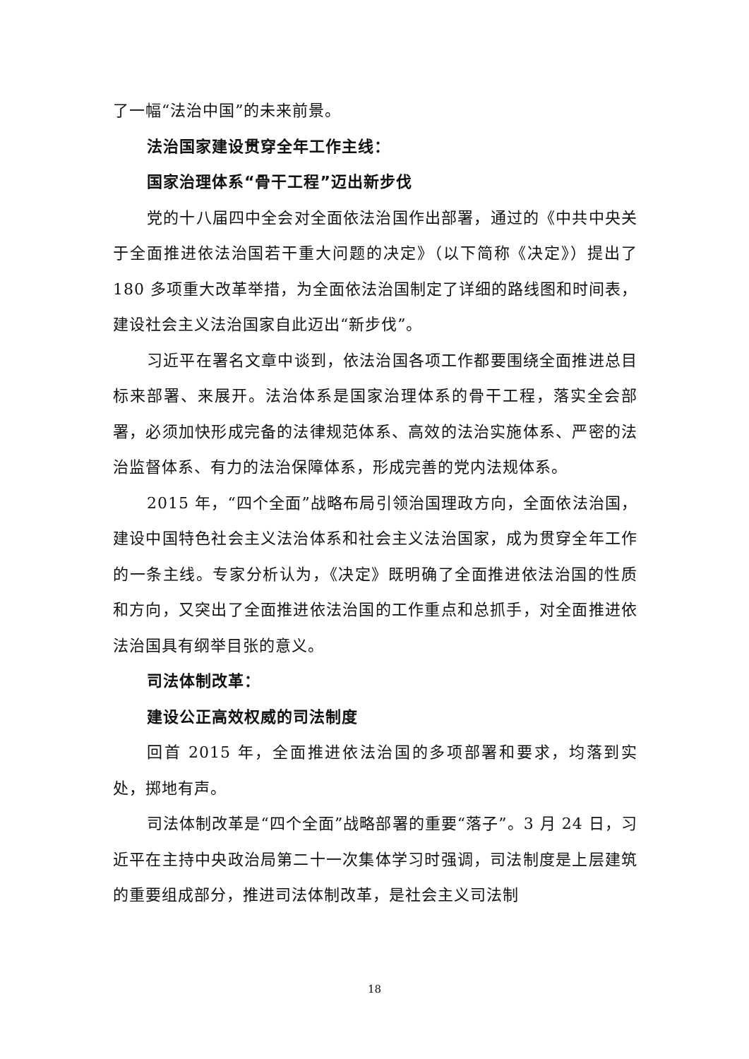了一幅“法治中国”的未来前景。
法治国家建设贯穿全年工作主线：
国家治理体系“骨干工程”迈出新步伐
党的十八届四中全会对全面依法治国作出部署，通过的《中共中央关于全面推进依法治国若干重大问题的决定》（以下简称《决定》）提出了 180 多项重大改革举措，为全面依法治国制定了详细的路线图和时间表，建设社会主义法治国家自此迈出“新步伐”。
习近平在署名文章中谈到，依法治国各项工作都要围绕全面推进总目标来部署、来展开。法治体系是国家治理体系的骨干工程，落实全会部署，必须加快形成完备的法律规范体系、高效的法治实施体系、严密的法治监督体系、有力的法治保障体系，形成完善的党内法规体系。
2015 年，“四个全面”战略布局引领治国理政方向，全面依法治国，建设中国特色社会主义法治体系和社会主义法治国家，成为贯穿全年工作的一条主线。专家分析认为，《决定》既明确了全面推进依法治国的性质和方向，又突出了全面推进依法治国的工作重点和总抓手，对全面推进依法治国具有纲举目张的意义。
司法体制改革：
建设公正高效权威的司法制度
回首 2015 年，全面推进依法治国的多项部署和要求，均落到实处，掷地有声。
司法体制改革是“四个全面”战略部署的重要“落子”。3 月 24 日，习近平在主持中央政治局第二十一次集体学习时强调，司法制度是上层建筑的重要组成部分，推进司法体制改革，是社会主义司法制
18